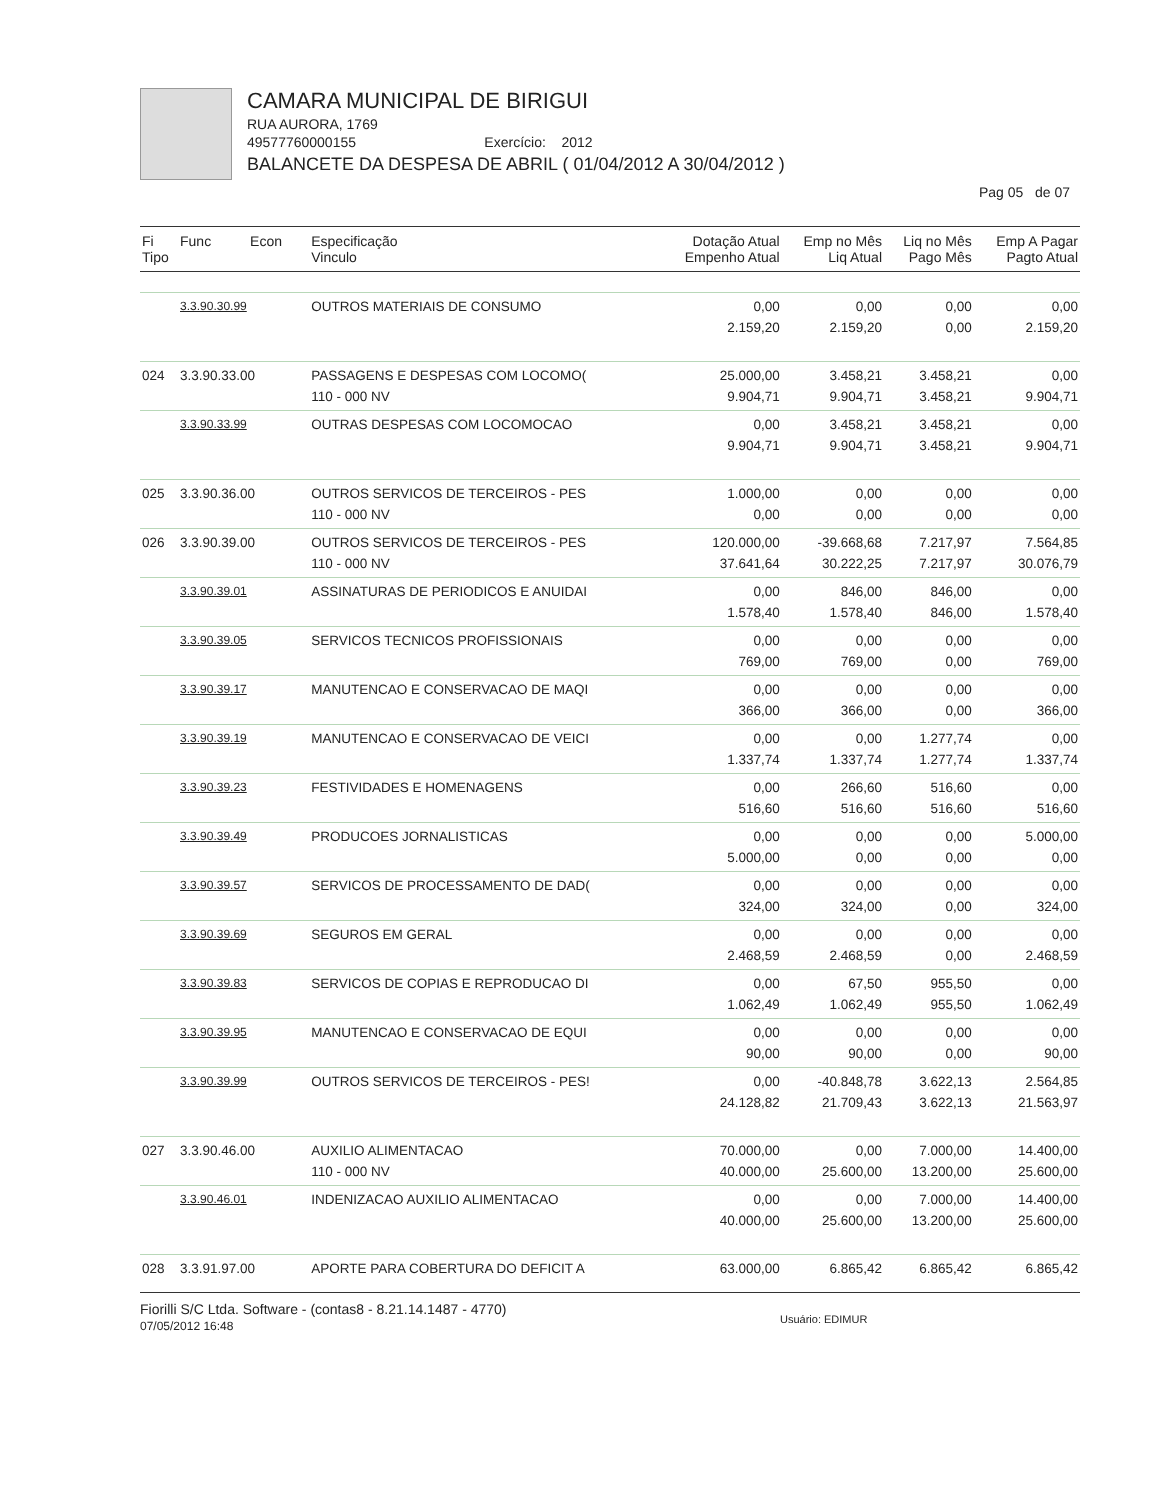CAMARA MUNICIPAL DE BIRIGUI
RUA AURORA, 1769
49577760000155 Exercício: 2012
BALANCETE DA DESPESA DE ABRIL ( 01/04/2012 A 30/04/2012 )
Pag 05 de 07
| Fi Tipo | Func Econ | Especificação Vinculo | Dotação Atual Empenho Atual | Emp no Mês Liq Atual | Liq no Mês Pago Mês | Emp A Pagar Pagto Atual |
| --- | --- | --- | --- | --- | --- | --- |
| | 3.3.90.30.99 | OUTROS MATERIAIS DE CONSUMO | 0,00 2.159,20 | 0,00 2.159,20 | 0,00 0,00 | 0,00 2.159,20 |
| 024 | 3.3.90.33.00 | PASSAGENS E DESPESAS COM LOCOMO( 110 - 000 NV | 25.000,00 9.904,71 | 3.458,21 9.904,71 | 3.458,21 3.458,21 | 0,00 9.904,71 |
| | 3.3.90.33.99 | OUTRAS DESPESAS COM LOCOMOCAO | 0,00 9.904,71 | 3.458,21 9.904,71 | 3.458,21 3.458,21 | 0,00 9.904,71 |
| 025 | 3.3.90.36.00 | OUTROS SERVICOS DE TERCEIROS - PES 110 - 000 NV | 1.000,00 0,00 | 0,00 0,00 | 0,00 0,00 | 0,00 0,00 |
| 026 | 3.3.90.39.00 | OUTROS SERVICOS DE TERCEIROS - PES 110 - 000 NV | 120.000,00 37.641,64 | -39.668,68 30.222,25 | 7.217,97 7.217,97 | 7.564,85 30.076,79 |
| | 3.3.90.39.01 | ASSINATURAS DE PERIODICOS E ANUIDAI | 0,00 1.578,40 | 846,00 1.578,40 | 846,00 846,00 | 0,00 1.578,40 |
| | 3.3.90.39.05 | SERVICOS TECNICOS PROFISSIONAIS | 0,00 769,00 | 0,00 769,00 | 0,00 0,00 | 0,00 769,00 |
| | 3.3.90.39.17 | MANUTENCAO E CONSERVACAO DE MAQI | 0,00 366,00 | 0,00 366,00 | 0,00 0,00 | 0,00 366,00 |
| | 3.3.90.39.19 | MANUTENCAO E CONSERVACAO DE VEICI | 0,00 1.337,74 | 0,00 1.337,74 | 1.277,74 1.277,74 | 0,00 1.337,74 |
| | 3.3.90.39.23 | FESTIVIDADES E HOMENAGENS | 0,00 516,60 | 266,60 516,60 | 516,60 516,60 | 0,00 516,60 |
| | 3.3.90.39.49 | PRODUCOES JORNALISTICAS | 0,00 5.000,00 | 0,00 0,00 | 0,00 0,00 | 5.000,00 0,00 |
| | 3.3.90.39.57 | SERVICOS DE PROCESSAMENTO DE DAD( | 0,00 324,00 | 0,00 324,00 | 0,00 0,00 | 0,00 324,00 |
| | 3.3.90.39.69 | SEGUROS EM GERAL | 0,00 2.468,59 | 0,00 2.468,59 | 0,00 0,00 | 0,00 2.468,59 |
| | 3.3.90.39.83 | SERVICOS DE COPIAS E REPRODUCAO DI | 0,00 1.062,49 | 67,50 1.062,49 | 955,50 955,50 | 0,00 1.062,49 |
| | 3.3.90.39.95 | MANUTENCAO E CONSERVACAO DE EQUI | 0,00 90,00 | 0,00 90,00 | 0,00 0,00 | 0,00 90,00 |
| | 3.3.90.39.99 | OUTROS SERVICOS DE TERCEIROS - PES! | 0,00 24.128,82 | -40.848,78 21.709,43 | 3.622,13 3.622,13 | 2.564,85 21.563,97 |
| 027 | 3.3.90.46.00 | AUXILIO ALIMENTACAO 110 - 000 NV | 70.000,00 40.000,00 | 0,00 25.600,00 | 7.000,00 13.200,00 | 14.400,00 25.600,00 |
| | 3.3.90.46.01 | INDENIZACAO AUXILIO ALIMENTACAO | 0,00 40.000,00 | 0,00 25.600,00 | 7.000,00 13.200,00 | 14.400,00 25.600,00 |
| 028 | 3.3.91.97.00 | APORTE PARA COBERTURA DO DEFICIT A | 63.000,00 | 6.865,42 | 6.865,42 | 6.865,42 |
Fiorilli S/C Ltda. Software - (contas8 - 8.21.14.1487 - 4770)
07/05/2012 16:48
Usuário: EDIMUR